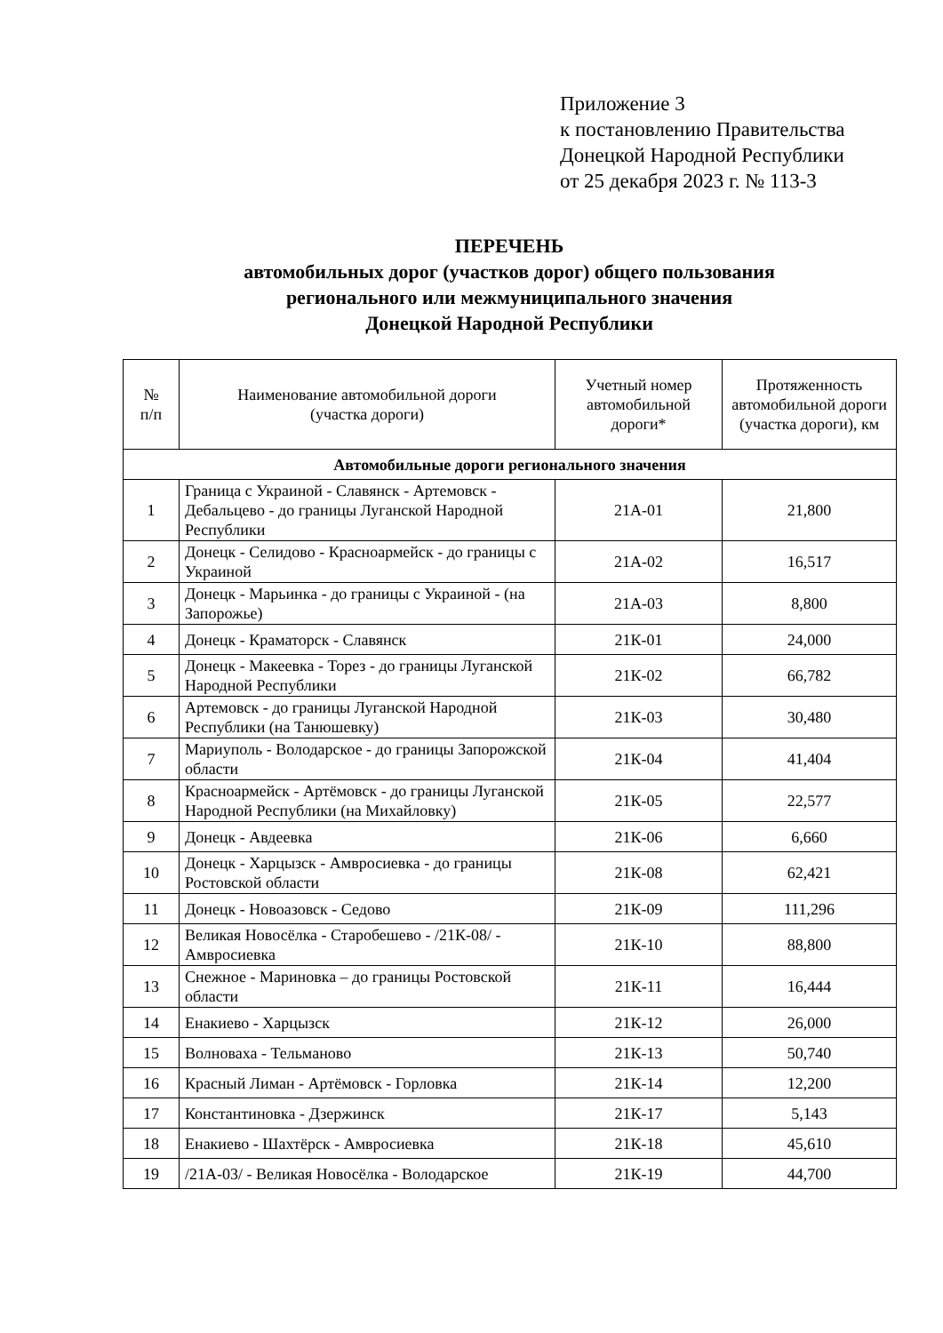Приложение 3
к постановлению Правительства
Донецкой Народной Республики
от 25 декабря 2023 г. № 113-3
ПЕРЕЧЕНЬ
автомобильных дорог (участков дорог) общего пользования
регионального или межмуниципального значения
Донецкой Народной Республики
| № п/п | Наименование автомобильной дороги (участка дороги) | Учетный номер автомобильной дороги* | Протяженность автомобильной дороги (участка дороги), км |
| --- | --- | --- | --- |
| Автомобильные дороги регионального значения | | | |
| 1 | Граница с Украиной - Славянск - Артемовск - Дебальцево - до границы Луганской Народной Республики | 21А-01 | 21,800 |
| 2 | Донецк - Селидово - Красноармейск - до границы с Украиной | 21А-02 | 16,517 |
| 3 | Донецк - Марьинка - до границы с Украиной - (на Запорожье) | 21А-03 | 8,800 |
| 4 | Донецк - Краматорск - Славянск | 21К-01 | 24,000 |
| 5 | Донецк - Макеевка - Торез - до границы Луганской Народной Республики | 21К-02 | 66,782 |
| 6 | Артемовск - до границы Луганской Народной Республики (на Танюшевку) | 21К-03 | 30,480 |
| 7 | Мариуполь - Володарское - до границы Запорожской области | 21К-04 | 41,404 |
| 8 | Красноармейск - Артёмовск - до границы Луганской Народной Республики (на Михайловку) | 21К-05 | 22,577 |
| 9 | Донецк - Авдеевка | 21К-06 | 6,660 |
| 10 | Донецк - Харцызск - Амвросиевка - до границы Ростовской области | 21К-08 | 62,421 |
| 11 | Донецк - Новоазовск - Седово | 21К-09 | 111,296 |
| 12 | Великая Новосёлка - Старобешево - /21К-08/ - Амвросиевка | 21К-10 | 88,800 |
| 13 | Снежное - Мариновка – до границы Ростовской области | 21К-11 | 16,444 |
| 14 | Енакиево - Харцызск | 21К-12 | 26,000 |
| 15 | Волноваха - Тельманово | 21К-13 | 50,740 |
| 16 | Красный Лиман - Артёмовск - Горловка | 21К-14 | 12,200 |
| 17 | Константиновка - Дзержинск | 21К-17 | 5,143 |
| 18 | Енакиево - Шахтёрск - Амвросиевка | 21К-18 | 45,610 |
| 19 | /21А-03/ - Великая Новосёлка - Володарское | 21К-19 | 44,700 |